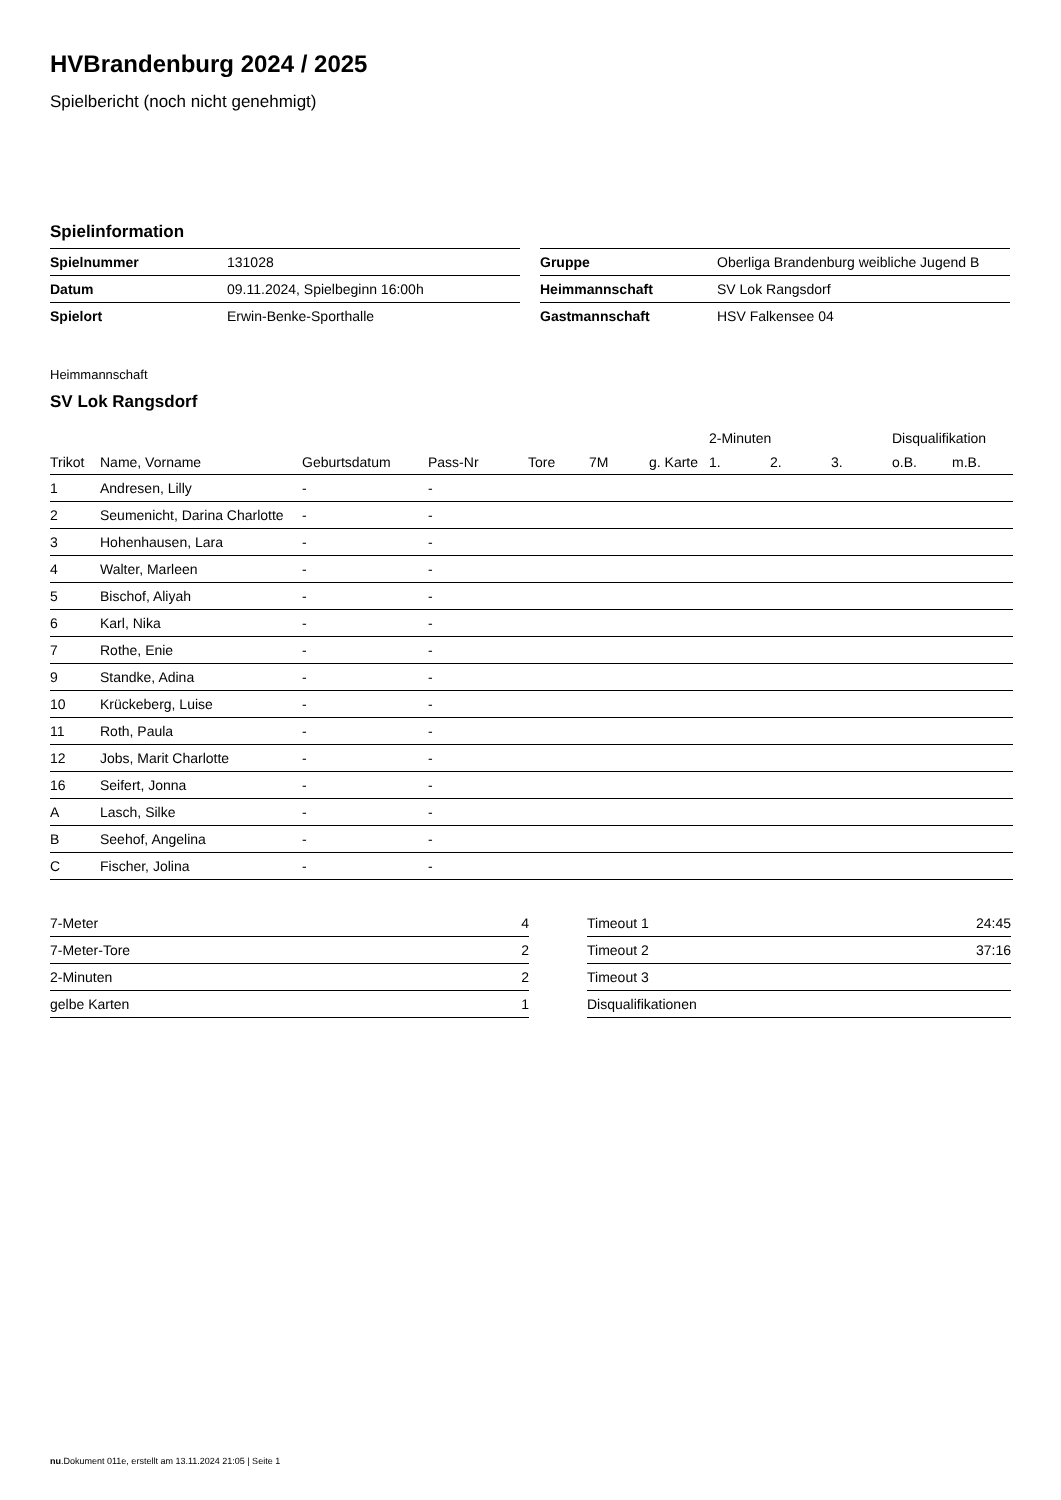HVBrandenburg 2024 / 2025
Spielbericht (noch nicht genehmigt)
Spielinformation
| Spielnummer | 131028 |
| Datum | 09.11.2024, Spielbeginn 16:00h |
| Spielort | Erwin-Benke-Sporthalle |
| Gruppe | Oberliga Brandenburg weibliche Jugend B |
| Heimmannschaft | SV Lok Rangsdorf |
| Gastmannschaft | HSV Falkensee 04 |
Heimmannschaft
SV Lok Rangsdorf
| | | | | | | | 2-Minuten | | | Disqualifikation | |
| --- | --- | --- | --- | --- | --- | --- | --- | --- | --- | --- | --- |
| Trikot | Name, Vorname | Geburtsdatum | Pass-Nr | Tore | 7M | g. Karte | 1. | 2. | 3. | o.B. | m.B. |
| 1 | Andresen, Lilly | - | - | | | | | | | | |
| 2 | Seumenicht, Darina Charlotte | - | - | | | | | | | | |
| 3 | Hohenhausen, Lara | - | - | | | | | | | | |
| 4 | Walter, Marleen | - | - | | | | | | | | |
| 5 | Bischof, Aliyah | - | - | | | | | | | | |
| 6 | Karl, Nika | - | - | | | | | | | | |
| 7 | Rothe, Enie | - | - | | | | | | | | |
| 9 | Standke, Adina | - | - | | | | | | | | |
| 10 | Krückeberg, Luise | - | - | | | | | | | | |
| 11 | Roth, Paula | - | - | | | | | | | | |
| 12 | Jobs, Marit Charlotte | - | - | | | | | | | | |
| 16 | Seifert, Jonna | - | - | | | | | | | | |
| A | Lasch, Silke | - | - | | | | | | | | |
| B | Seehof, Angelina | - | - | | | | | | | | |
| C | Fischer, Jolina | - | - | | | | | | | | |
| 7-Meter | 4 |
| 7-Meter-Tore | 2 |
| 2-Minuten | 2 |
| gelbe Karten | 1 |
| Timeout 1 | 24:45 |
| Timeout 2 | 37:16 |
| Timeout 3 | |
| Disqualifikationen | |
nu.Dokument 011e, erstellt am 13.11.2024 21:05 | Seite 1